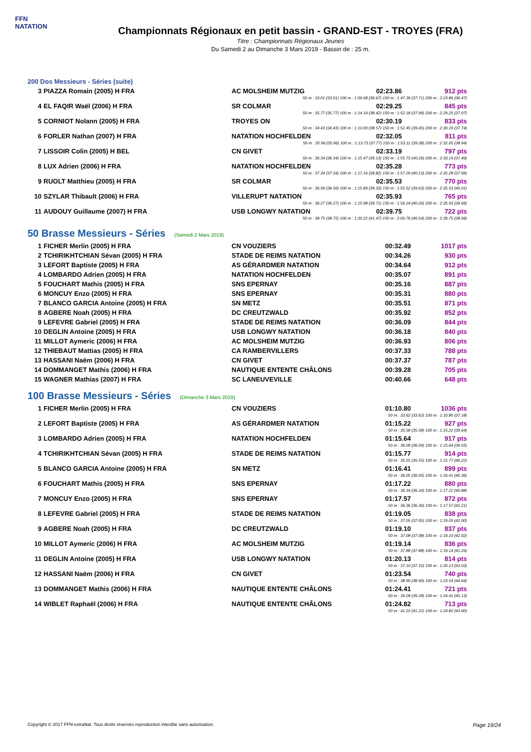FFN
NATATION
Championnats Régionaux en petit bassin - GRAND-EST - TROYES (FRA)
Titre : Championnats Régionaux Jeunes
Du Samedi 2 au Dimanche 3 Mars 2019 - Bassin de : 25 m.
200 Dos Messieurs - Séries (suite)
| 3 | PIAZZA Romain (2005) H FRA | AC MOLSHEIM MUTZIG | 02:23.86 | 912 pts |
| 50 m : 33.01 (33.01) 100 m : 1:09.68 (36.67) 150 m : 1:47.39 (37.71) 200 m : 2:23.86 (36.47) | | | | |
| 4 | EL FAQIR Waël (2006) H FRA | SR COLMAR | 02:29.25 | 845 pts |
| 50 m : 35.77 (35.77) 100 m : 1:14.19 (38.42) 150 m : 1:52.18 (37.99) 200 m : 2:29.25 (37.07) | | | | |
| 5 | CORNIOT Nolann (2005) H FRA | TROYES ON | 02:30.19 | 833 pts |
| 50 m : 34.43 (34.43) 100 m : 1:13.00 (38.57) 150 m : 1:52.45 (39.45) 200 m : 2:30.19 (37.74) | | | | |
| 6 | FORLER Nathan (2007) H FRA | NATATION HOCHFELDEN | 02:32.05 | 811 pts |
| 50 m : 35.96 (35.96) 100 m : 1:13.73 (37.77) 150 m : 1:53.11 (39.38) 200 m : 2:32.05 (38.94) | | | | |
| 7 | LISSOIR Colin (2005) H BEL | CN GIVET | 02:33.19 | 797 pts |
| 50 m : 36.34 (36.34) 100 m : 1:15.47 (39.13) 150 m : 1:55.73 (40.26) 200 m : 2:33.19 (37.46) | | | | |
| 8 | LUX Adrien (2006) H FRA | NATATION HOCHFELDEN | 02:35.28 | 773 pts |
| 50 m : 37.34 (37.34) 100 m : 1:17.16 (39.82) 150 m : 1:57.29 (40.13) 200 m : 2:35.28 (37.99) | | | | |
| 9 | RUOLT Matthieu (2005) H FRA | SR COLMAR | 02:35.53 | 770 pts |
| 50 m : 36.56 (36.56) 100 m : 1:15.89 (39.33) 150 m : 1:55.52 (39.63) 200 m : 2:35.53 (40.01) | | | | |
| 10 | SZYLAR Thibault (2006) H FRA | VILLERUPT NATATION | 02:35.93 | 765 pts |
| 50 m : 36.27 (36.27) 100 m : 1:15.98 (39.71) 150 m : 1:56.24 (40.26) 200 m : 2:35.93 (39.69) | | | | |
| 11 | AUDOUY Guillaume (2007) H FRA | USB LONGWY NATATION | 02:39.75 | 722 pts |
| 50 m : 38.75 (38.75) 100 m : 1:20.22 (41.47) 150 m : 2:00.76 (40.54) 200 m : 2:39.75 (38.99) | | | | |
50 Brasse Messieurs - Séries (Samedi 2 Mars 2019)
| 1 | FICHER Merlin (2005) H FRA | CN VOUZIERS | 00:32.49 | 1017 pts |
| 2 | TCHIRIKHTCHIAN Sévan (2005) H FRA | STADE DE REIMS NATATION | 00:34.26 | 930 pts |
| 3 | LEFORT Baptiste (2005) H FRA | AS GÉRARDMER NATATION | 00:34.64 | 912 pts |
| 4 | LOMBARDO Adrien (2005) H FRA | NATATION HOCHFELDEN | 00:35.07 | 891 pts |
| 5 | FOUCHART Mathis (2005) H FRA | SNS EPERNAY | 00:35.16 | 887 pts |
| 6 | MONCUY Enzo (2005) H FRA | SNS EPERNAY | 00:35.31 | 880 pts |
| 7 | BLANCO GARCIA Antoine (2005) H FRA | SN METZ | 00:35.51 | 871 pts |
| 8 | AGBERE Noah (2005) H FRA | DC CREUTZWALD | 00:35.92 | 852 pts |
| 9 | LEFEVRE Gabriel (2005) H FRA | STADE DE REIMS NATATION | 00:36.09 | 844 pts |
| 10 | DEGLIN Antoine (2005) H FRA | USB LONGWY NATATION | 00:36.18 | 840 pts |
| 11 | MILLOT Aymeric (2006) H FRA | AC MOLSHEIM MUTZIG | 00:36.93 | 806 pts |
| 12 | THIEBAUT Mattias (2005) H FRA | CA RAMBERVILLERS | 00:37.33 | 788 pts |
| 13 | HASSANI Naëm (2006) H FRA | CN GIVET | 00:37.37 | 787 pts |
| 14 | DOMMANGET Mathis (2006) H FRA | NAUTIQUE ENTENTE CHÂLONS | 00:39.28 | 705 pts |
| 15 | WAGNER Mathias (2007) H FRA | SC LANEUVEVILLE | 00:40.66 | 648 pts |
100 Brasse Messieurs - Séries (Dimanche 3 Mars 2019)
| 1 | FICHER Merlin (2005) H FRA | CN VOUZIERS | 01:10.80 | 1036 pts |
| 50 m : 33.62 (33.62) 100 m : 1:10.80 (37.18) | | | | |
| 2 | LEFORT Baptiste (2005) H FRA | AS GÉRARDMER NATATION | 01:15.22 | 927 pts |
| 50 m : 35.58 (35.58) 100 m : 1:15.22 (39.64) | | | | |
| 3 | LOMBARDO Adrien (2005) H FRA | NATATION HOCHFELDEN | 01:15.64 | 917 pts |
| 50 m : 36.09 (36.09) 100 m : 1:15.64 (39.55) | | | | |
| 4 | TCHIRIKHTCHIAN Sévan (2005) H FRA | STADE DE REIMS NATATION | 01:15.77 | 914 pts |
| 50 m : 35.55 (35.55) 100 m : 1:15.77 (40.22) | | | | |
| 5 | BLANCO GARCIA Antoine (2005) H FRA | SN METZ | 01:16.41 | 899 pts |
| 50 m : 36.05 (36.05) 100 m : 1:16.41 (40.36) | | | | |
| 6 | FOUCHART Mathis (2005) H FRA | SNS EPERNAY | 01:17.22 | 880 pts |
| 50 m : 36.34 (36.34) 100 m : 1:17.22 (40.88) | | | | |
| 7 | MONCUY Enzo (2005) H FRA | SNS EPERNAY | 01:17.57 | 872 pts |
| 50 m : 36.36 (36.36) 100 m : 1:17.57 (41.21) | | | | |
| 8 | LEFEVRE Gabriel (2005) H FRA | STADE DE REIMS NATATION | 01:19.05 | 838 pts |
| 50 m : 37.05 (37.05) 100 m : 1:19.05 (42.00) | | | | |
| 9 | AGBERE Noah (2005) H FRA | DC CREUTZWALD | 01:19.10 | 837 pts |
| 50 m : 37.08 (37.08) 100 m : 1:19.10 (42.02) | | | | |
| 10 | MILLOT Aymeric (2006) H FRA | AC MOLSHEIM MUTZIG | 01:19.14 | 836 pts |
| 50 m : 37.88 (37.88) 100 m : 1:19.14 (41.26) | | | | |
| 11 | DEGLIN Antoine (2005) H FRA | USB LONGWY NATATION | 01:20.13 | 814 pts |
| 50 m : 37.10 (37.10) 100 m : 1:20.13 (43.03) | | | | |
| 12 | HASSANI Naëm (2006) H FRA | CN GIVET | 01:23.54 | 740 pts |
| 50 m : 38.90 (38.90) 100 m : 1:23.54 (44.64) | | | | |
| 13 | DOMMANGET Mathis (2006) H FRA | NAUTIQUE ENTENTE CHÂLONS | 01:24.41 | 721 pts |
| 50 m : 39.28 (39.28) 100 m : 1:24.41 (45.13) | | | | |
| 14 | WIBLET Raphaël (2006) H FRA | NAUTIQUE ENTENTE CHÂLONS | 01:24.82 | 713 pts |
| 50 m : 41.22 (41.22) 100 m : 1:24.82 (43.60) | | | | |
Copyright © 2017 FFN-extraNat. Tous droits réservés reproduction interdite sans autorisation. Page 19/24